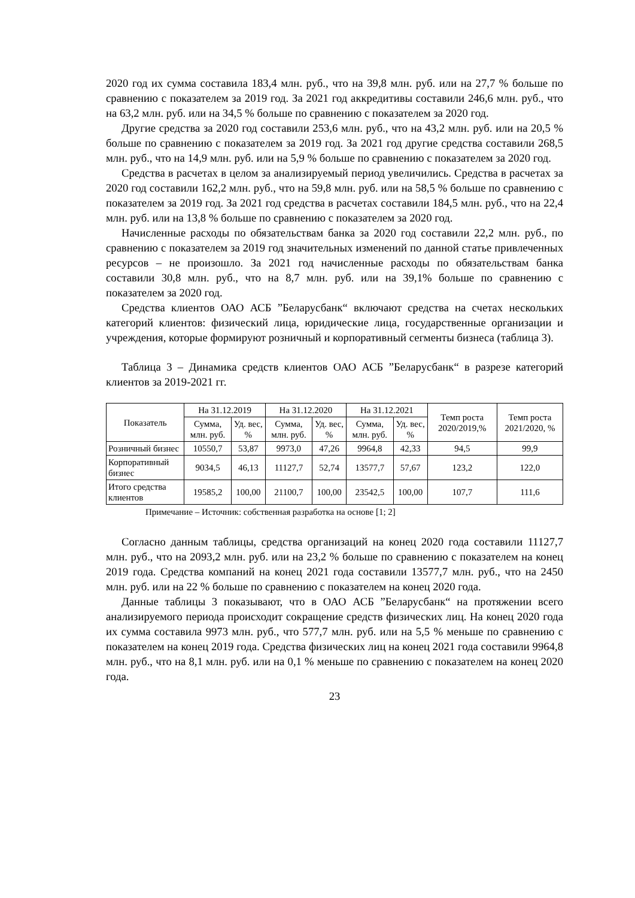2020 год их сумма составила 183,4 млн. руб., что на 39,8 млн. руб. или на 27,7 % больше по сравнению с показателем за 2019 год. За 2021 год аккредитивы составили 246,6 млн. руб., что на 63,2 млн. руб. или на 34,5 % больше по сравнению с показателем за 2020 год.
Другие средства за 2020 год составили 253,6 млн. руб., что на 43,2 млн. руб. или на 20,5 % больше по сравнению с показателем за 2019 год. За 2021 год другие средства составили 268,5 млн. руб., что на 14,9 млн. руб. или на 5,9 % больше по сравнению с показателем за 2020 год.
Средства в расчетах в целом за анализируемый период увеличились. Средства в расчетах за 2020 год составили 162,2 млн. руб., что на 59,8 млн. руб. или на 58,5 % больше по сравнению с показателем за 2019 год. За 2021 год средства в расчетах составили 184,5 млн. руб., что на 22,4 млн. руб. или на 13,8 % больше по сравнению с показателем за 2020 год.
Начисленные расходы по обязательствам банка за 2020 год составили 22,2 млн. руб., по сравнению с показателем за 2019 год значительных изменений по данной статье привлеченных ресурсов – не произошло. За 2021 год начисленные расходы по обязательствам банка составили 30,8 млн. руб., что на 8,7 млн. руб. или на 39,1% больше по сравнению с показателем за 2020 год.
Средства клиентов ОАО АСБ ”Беларусбанк“ включают средства на счетах нескольких категорий клиентов: физический лица, юридические лица, государственные организации и учреждения, которые формируют розничный и корпоративный сегменты бизнеса (таблица 3).
Таблица 3 – Динамика средств клиентов ОАО АСБ ”Беларусбанк“ в разрезе категорий клиентов за 2019-2021 гг.
| Показатель | На 31.12.2019 | | На 31.12.2020 | | На 31.12.2021 | | Темп роста 2020/2019,% | Темп роста 2021/2020, % |
| --- | --- | --- | --- | --- | --- | --- | --- | --- |
| | Сумма, млн. руб. | Уд. вес, % | Сумма, млн. руб. | Уд. вес, % | Сумма, млн. руб. | Уд. вес, % | | |
| Розничный бизнес | 10550,7 | 53,87 | 9973,0 | 47,26 | 9964,8 | 42,33 | 94,5 | 99,9 |
| Корпоративный бизнес | 9034,5 | 46,13 | 11127,7 | 52,74 | 13577,7 | 57,67 | 123,2 | 122,0 |
| Итого средства клиентов | 19585,2 | 100,00 | 21100,7 | 100,00 | 23542,5 | 100,00 | 107,7 | 111,6 |
Примечание – Источник: собственная разработка на основе [1; 2]
Согласно данным таблицы, средства организаций на конец 2020 года составили 11127,7 млн. руб., что на 2093,2 млн. руб. или на 23,2 % больше по сравнению с показателем на конец 2019 года. Средства компаний на конец 2021 года составили 13577,7 млн. руб., что на 2450 млн. руб. или на 22 % больше по сравнению с показателем на конец 2020 года.
Данные таблицы 3 показывают, что в ОАО АСБ ”Беларусбанк“ на протяжении всего анализируемого периода происходит сокращение средств физических лиц. На конец 2020 года их сумма составила 9973 млн. руб., что 577,7 млн. руб. или на 5,5 % меньше по сравнению с показателем на конец 2019 года. Средства физических лиц на конец 2021 года составили 9964,8 млн. руб., что на 8,1 млн. руб. или на 0,1 % меньше по сравнению с показателем на конец 2020 года.
23